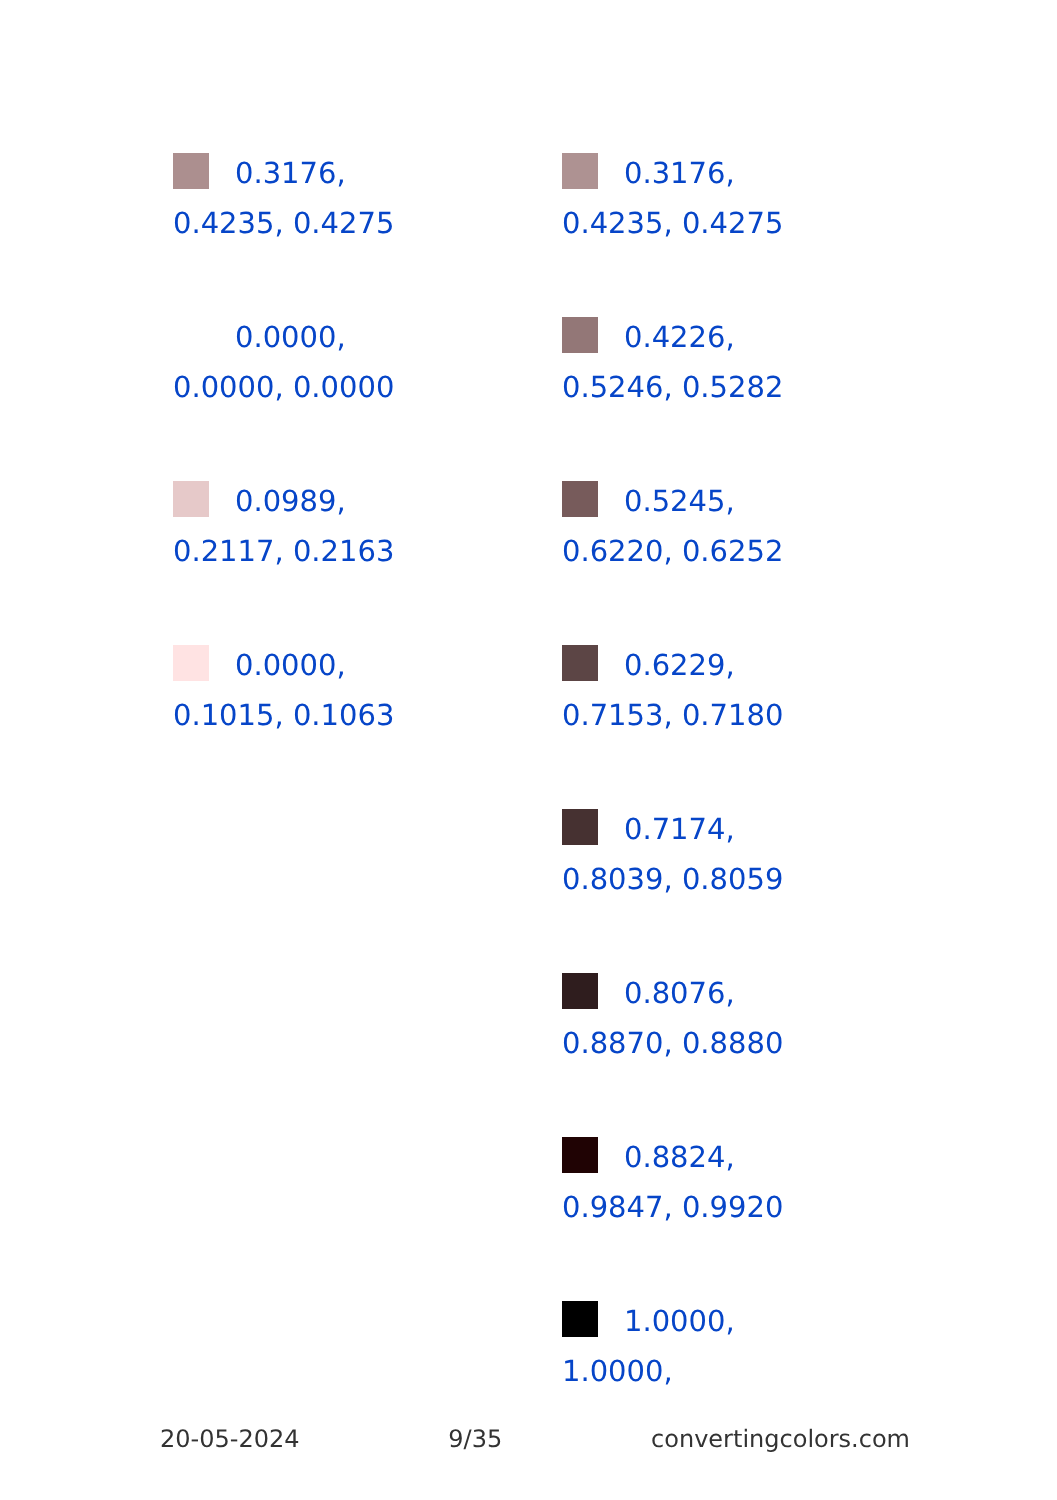0.3176, 0.4235, 0.4275
0.0000, 0.0000, 0.0000
0.0989, 0.2117, 0.2163
0.0000, 0.1015, 0.1063
0.3176, 0.4235, 0.4275
0.4226, 0.5246, 0.5282
0.5245, 0.6220, 0.6252
0.6229, 0.7153, 0.7180
0.7174, 0.8039, 0.8059
0.8076, 0.8870, 0.8880
0.8824, 0.9847, 0.9920
1.0000, 1.0000,
20-05-2024 9/35 convertingcolors.com